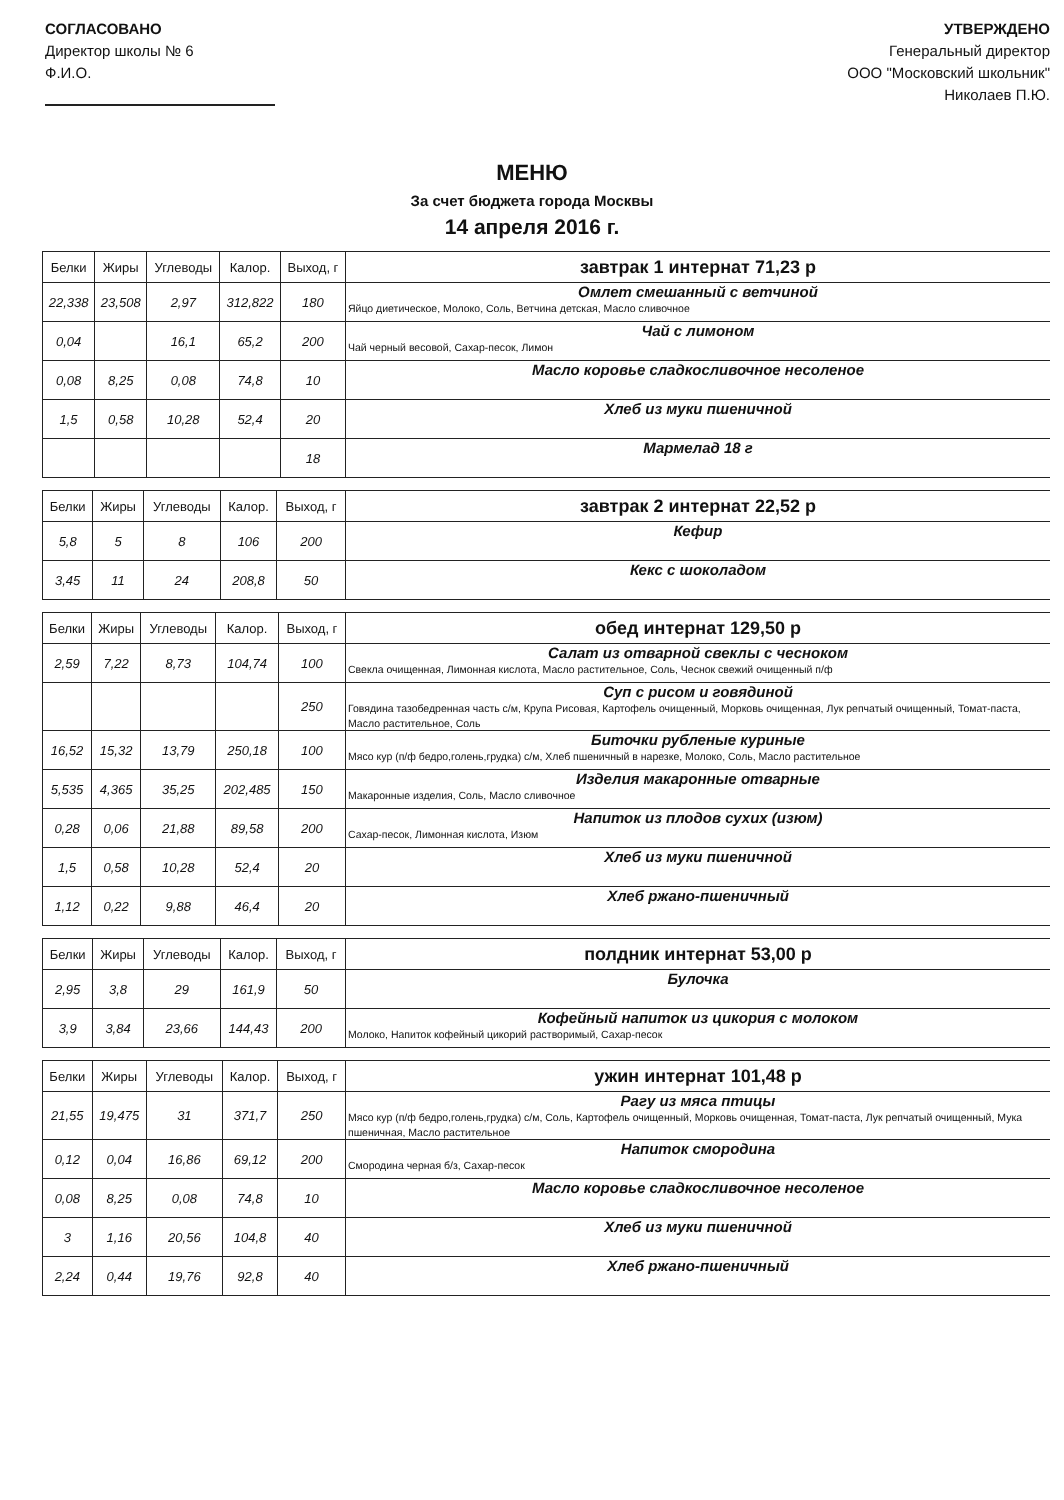СОГЛАСОВАНО
Директор школы № 6
Ф.И.О.
УТВЕРЖДЕНО
Генеральный директор
ООО "Московский школьник"
Николаев П.Ю.
МЕНЮ
За счет бюджета города Москвы
14 апреля 2016 г.
| Белки | Жиры | Углеводы | Калор. | Выход, г | завтрак 1 интернат 71,23 р |
| --- | --- | --- | --- | --- | --- |
| 22,338 | 23,508 | 2,97 | 312,822 | 180 | Омлет смешанный с ветчиной Яйцо диетическое, Молоко, Соль, Ветчина детская, Масло сливочное |
| 0,04 | | 16,1 | 65,2 | 200 | Чай с лимоном Чай черный весовой, Сахар-песок, Лимон |
| 0,08 | 8,25 | 0,08 | 74,8 | 10 | Масло коровье сладкосливочное несоленое |
| 1,5 | 0,58 | 10,28 | 52,4 | 20 | Хлеб из муки пшеничной |
| | | | | 18 | Мармелад 18 г |
| Белки | Жиры | Углеводы | Калор. | Выход, г | завтрак 2 интернат 22,52 р |
| --- | --- | --- | --- | --- | --- |
| 5,8 | 5 | 8 | 106 | 200 | Кефир |
| 3,45 | 11 | 24 | 208,8 | 50 | Кекс с шоколадом |
| Белки | Жиры | Углеводы | Калор. | Выход, г | обед интернат 129,50 р |
| --- | --- | --- | --- | --- | --- |
| 2,59 | 7,22 | 8,73 | 104,74 | 100 | Салат из отварной свеклы с чесноком Свекла очищенная, Лимонная кислота, Масло растительное, Соль, Чеснок свежий очищенный п/ф |
| | | | | 250 | Суп с рисом и говядиной Говядина тазобедренная часть с/м, Крупа Рисовая, Картофель очищенный, Морковь очищенная, Лук репчатый очищенный, Томат-паста, Масло растительное, Соль |
| 16,52 | 15,32 | 13,79 | 250,18 | 100 | Биточки рубленые куриные Мясо кур (п/ф бедро,голень,грудка) с/м, Хлеб пшеничный в нарезке, Молоко, Соль, Масло растительное |
| 5,535 | 4,365 | 35,25 | 202,485 | 150 | Изделия макаронные отварные Макаронные изделия, Соль, Масло сливочное |
| 0,28 | 0,06 | 21,88 | 89,58 | 200 | Напиток из плодов сухих (изюм) Сахар-песок, Лимонная кислота, Изюм |
| 1,5 | 0,58 | 10,28 | 52,4 | 20 | Хлеб из муки пшеничной |
| 1,12 | 0,22 | 9,88 | 46,4 | 20 | Хлеб ржано-пшеничный |
| Белки | Жиры | Углеводы | Калор. | Выход, г | полдник интернат 53,00 р |
| --- | --- | --- | --- | --- | --- |
| 2,95 | 3,8 | 29 | 161,9 | 50 | Булочка |
| 3,9 | 3,84 | 23,66 | 144,43 | 200 | Кофейный напиток из цикория с молоком Молоко, Напиток кофейный цикорий растворимый, Сахар-песок |
| Белки | Жиры | Углеводы | Калор. | Выход, г | ужин интернат 101,48 р |
| --- | --- | --- | --- | --- | --- |
| 21,55 | 19,475 | 31 | 371,7 | 250 | Рагу из мяса птицы Мясо кур (п/ф бедро,голень,грудка) с/м, Соль, Картофель очищенный, Морковь очищенная, Томат-паста, Лук репчатый очищенный, Мука пшеничная, Масло растительное |
| 0,12 | 0,04 | 16,86 | 69,12 | 200 | Напиток смородина Смородина черная б/з, Сахар-песок |
| 0,08 | 8,25 | 0,08 | 74,8 | 10 | Масло коровье сладкосливочное несоленое |
| 3 | 1,16 | 20,56 | 104,8 | 40 | Хлеб из муки пшеничной |
| 2,24 | 0,44 | 19,76 | 92,8 | 40 | Хлеб ржано-пшеничный |